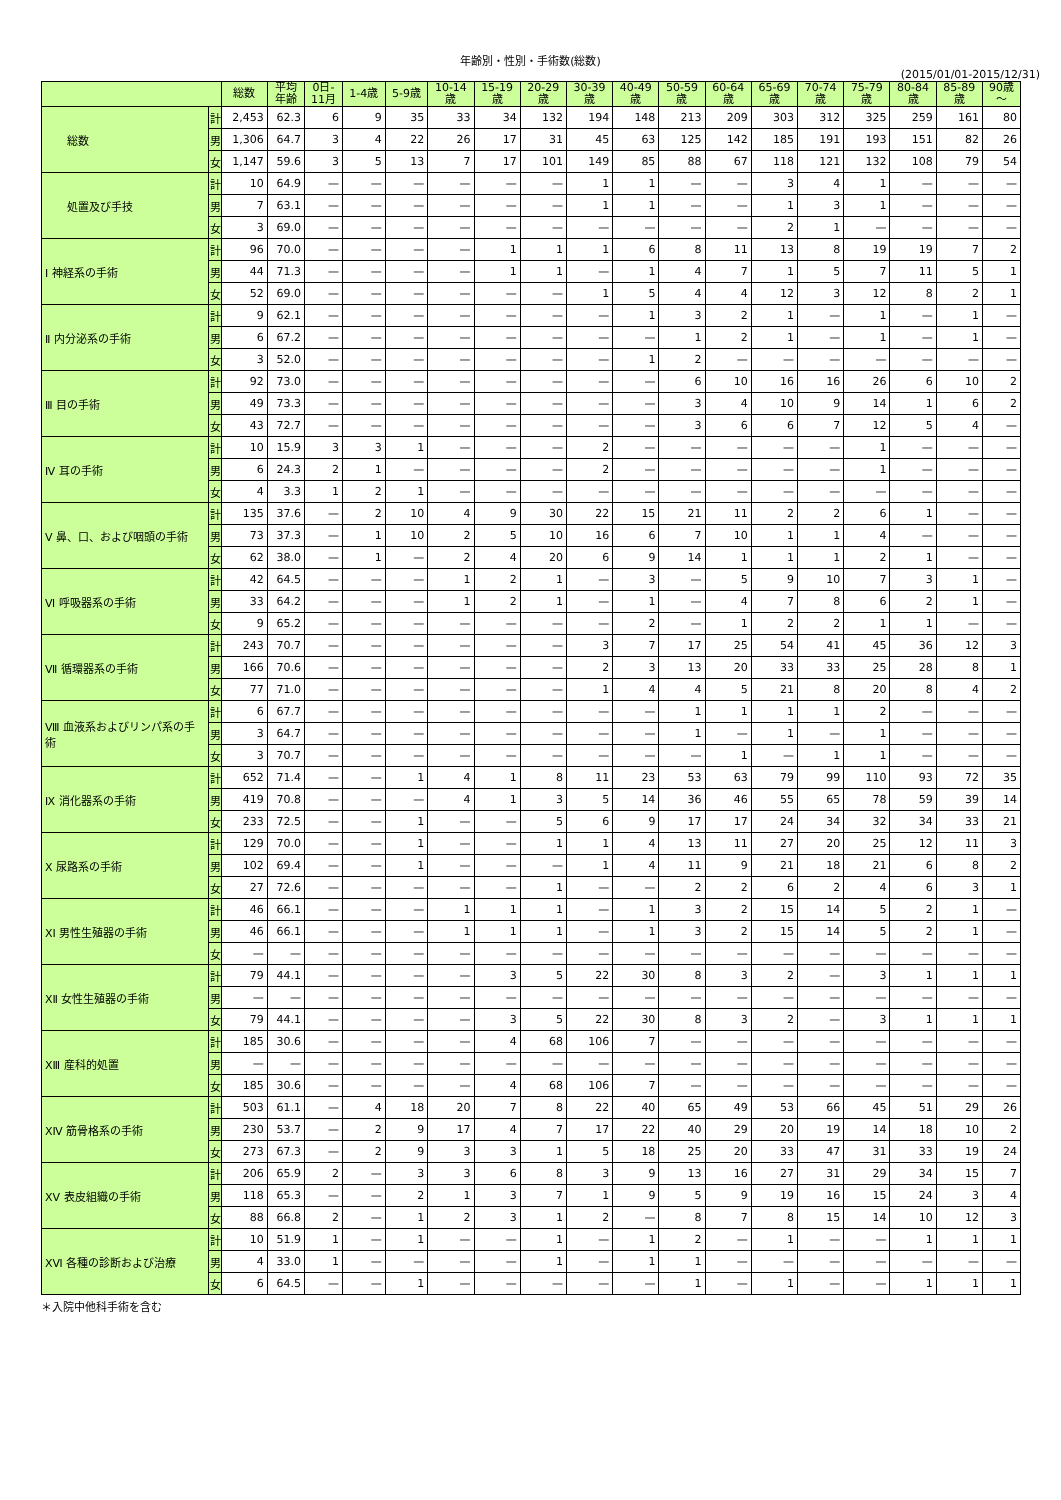年齢別・性別・手術数(総数)
(2015/01/01-2015/12/31)
| | | 総数 | 平均 年齢 | 0日- 11月 | 1-4歳 | 5-9歳 | 10-14 歳 | 15-19 歳 | 20-29 歳 | 30-39 歳 | 40-49 歳 | 50-59 歳 | 60-64 歳 | 65-69 歳 | 70-74 歳 | 75-79 歳 | 80-84 歳 | 85-89 歳 | 90歳 ～ |
| --- | --- | --- | --- | --- | --- | --- | --- | --- | --- | --- | --- | --- | --- | --- | --- | --- | --- | --- | --- |
| 総数 | 計 | 2,453 | 62.3 | 6 | 9 | 35 | 33 | 34 | 132 | 194 | 148 | 213 | 209 | 303 | 312 | 325 | 259 | 161 | 80 |
| | 男 | 1,306 | 64.7 | 3 | 4 | 22 | 26 | 17 | 31 | 45 | 63 | 125 | 142 | 185 | 191 | 193 | 151 | 82 | 26 |
| | 女 | 1,147 | 59.6 | 3 | 5 | 13 | 7 | 17 | 101 | 149 | 85 | 88 | 67 | 118 | 121 | 132 | 108 | 79 | 54 |
| 処置及び手技 | 計 | 10 | 64.9 | — | — | — | — | — | — | 1 | 1 | — | — | 3 | 4 | 1 | — | — | — |
| | 男 | 7 | 63.1 | — | — | — | — | — | — | 1 | 1 | — | — | 1 | 3 | 1 | — | — | — |
| | 女 | 3 | 69.0 | — | — | — | — | — | — | — | — | — | — | 2 | 1 | — | — | — | — |
| Ⅰ 神経系の手術 | 計 | 96 | 70.0 | — | — | — | — | 1 | 1 | 1 | 6 | 8 | 11 | 13 | 8 | 19 | 19 | 7 | 2 |
| | 男 | 44 | 71.3 | — | — | — | — | 1 | 1 | — | 1 | 4 | 7 | 1 | 5 | 7 | 11 | 5 | 1 |
| | 女 | 52 | 69.0 | — | — | — | — | — | — | 1 | 5 | 4 | 4 | 12 | 3 | 12 | 8 | 2 | 1 |
| Ⅱ 内分泌系の手術 | 計 | 9 | 62.1 | — | — | — | — | — | — | — | 1 | 3 | 2 | 1 | — | 1 | — | 1 | — |
| | 男 | 6 | 67.2 | — | — | — | — | — | — | — | — | 1 | 2 | 1 | — | 1 | — | 1 | — |
| | 女 | 3 | 52.0 | — | — | — | — | — | — | — | 1 | 2 | — | — | — | — | — | — | — |
| Ⅲ 目の手術 | 計 | 92 | 73.0 | — | — | — | — | — | — | — | — | 6 | 10 | 16 | 16 | 26 | 6 | 10 | 2 |
| | 男 | 49 | 73.3 | — | — | — | — | — | — | — | — | 3 | 4 | 10 | 9 | 14 | 1 | 6 | 2 |
| | 女 | 43 | 72.7 | — | — | — | — | — | — | — | — | 3 | 6 | 6 | 7 | 12 | 5 | 4 | — |
| Ⅳ 耳の手術 | 計 | 10 | 15.9 | 3 | 3 | 1 | — | — | — | 2 | — | — | — | — | — | 1 | — | — | — |
| | 男 | 6 | 24.3 | 2 | 1 | — | — | — | — | 2 | — | — | — | — | — | 1 | — | — | — |
| | 女 | 4 | 3.3 | 1 | 2 | 1 | — | — | — | — | — | — | — | — | — | — | — | — | — |
| Ⅴ 鼻、口、および咽頭の手術 | 計 | 135 | 37.6 | — | 2 | 10 | 4 | 9 | 30 | 22 | 15 | 21 | 11 | 2 | 2 | 6 | 1 | — | — |
| | 男 | 73 | 37.3 | — | 1 | 10 | 2 | 5 | 10 | 16 | 6 | 7 | 10 | 1 | 1 | 4 | — | — | — |
| | 女 | 62 | 38.0 | — | 1 | — | 2 | 4 | 20 | 6 | 9 | 14 | 1 | 1 | 1 | 2 | 1 | — | — |
| Ⅵ 呼吸器系の手術 | 計 | 42 | 64.5 | — | — | — | 1 | 2 | 1 | — | 3 | — | 5 | 9 | 10 | 7 | 3 | 1 | — |
| | 男 | 33 | 64.2 | — | — | — | 1 | 2 | 1 | — | 1 | — | 4 | 7 | 8 | 6 | 2 | 1 | — |
| | 女 | 9 | 65.2 | — | — | — | — | — | — | — | 2 | — | 1 | 2 | 2 | 1 | 1 | — | — |
| Ⅶ 循環器系の手術 | 計 | 243 | 70.7 | — | — | — | — | — | — | 3 | 7 | 17 | 25 | 54 | 41 | 45 | 36 | 12 | 3 |
| | 男 | 166 | 70.6 | — | — | — | — | — | — | 2 | 3 | 13 | 20 | 33 | 33 | 25 | 28 | 8 | 1 |
| | 女 | 77 | 71.0 | — | — | — | — | — | — | 1 | 4 | 4 | 5 | 21 | 8 | 20 | 8 | 4 | 2 |
| Ⅷ 血液系およびリンパ系の手術 | 計 | 6 | 67.7 | — | — | — | — | — | — | — | — | 1 | 1 | 1 | 1 | 2 | — | — | — |
| | 男 | 3 | 64.7 | — | — | — | — | — | — | — | — | 1 | — | 1 | — | 1 | — | — | — |
| | 女 | 3 | 70.7 | — | — | — | — | — | — | — | — | — | 1 | — | 1 | 1 | — | — | — |
| Ⅸ 消化器系の手術 | 計 | 652 | 71.4 | — | — | 1 | 4 | 1 | 8 | 11 | 23 | 53 | 63 | 79 | 99 | 110 | 93 | 72 | 35 |
| | 男 | 419 | 70.8 | — | — | — | 4 | 1 | 3 | 5 | 14 | 36 | 46 | 55 | 65 | 78 | 59 | 39 | 14 |
| | 女 | 233 | 72.5 | — | — | 1 | — | — | 5 | 6 | 9 | 17 | 17 | 24 | 34 | 32 | 34 | 33 | 21 |
| Ⅹ 尿路系の手術 | 計 | 129 | 70.0 | — | — | 1 | — | — | 1 | 1 | 4 | 13 | 11 | 27 | 20 | 25 | 12 | 11 | 3 |
| | 男 | 102 | 69.4 | — | — | 1 | — | — | — | 1 | 4 | 11 | 9 | 21 | 18 | 21 | 6 | 8 | 2 |
| | 女 | 27 | 72.6 | — | — | — | — | — | 1 | — | — | 2 | 2 | 6 | 2 | 4 | 6 | 3 | 1 |
| ⅩⅠ 男性生殖器の手術 | 計 | 46 | 66.1 | — | — | — | 1 | 1 | 1 | — | 1 | 3 | 2 | 15 | 14 | 5 | 2 | 1 | — |
| | 男 | 46 | 66.1 | — | — | — | 1 | 1 | 1 | — | 1 | 3 | 2 | 15 | 14 | 5 | 2 | 1 | — |
| | 女 | — | — | — | — | — | — | — | — | — | — | — | — | — | — | — | — | — | — |
| ⅩⅡ 女性生殖器の手術 | 計 | 79 | 44.1 | — | — | — | — | 3 | 5 | 22 | 30 | 8 | 3 | 2 | — | 3 | 1 | 1 | 1 |
| | 男 | — | — | — | — | — | — | — | — | — | — | — | — | — | — | — | — | — | — |
| | 女 | 79 | 44.1 | — | — | — | — | 3 | 5 | 22 | 30 | 8 | 3 | 2 | — | 3 | 1 | 1 | 1 |
| ⅩⅢ 産科的処置 | 計 | 185 | 30.6 | — | — | — | — | 4 | 68 | 106 | 7 | — | — | — | — | — | — | — | — |
| | 男 | — | — | — | — | — | — | — | — | — | — | — | — | — | — | — | — | — | — |
| | 女 | 185 | 30.6 | — | — | — | — | 4 | 68 | 106 | 7 | — | — | — | — | — | — | — | — |
| ⅩⅣ 筋骨格系の手術 | 計 | 503 | 61.1 | — | 4 | 18 | 20 | 7 | 8 | 22 | 40 | 65 | 49 | 53 | 66 | 45 | 51 | 29 | 26 |
| | 男 | 230 | 53.7 | — | 2 | 9 | 17 | 4 | 7 | 17 | 22 | 40 | 29 | 20 | 19 | 14 | 18 | 10 | 2 |
| | 女 | 273 | 67.3 | — | 2 | 9 | 3 | 3 | 1 | 5 | 18 | 25 | 20 | 33 | 47 | 31 | 33 | 19 | 24 |
| ⅩⅤ 表皮組織の手術 | 計 | 206 | 65.9 | 2 | — | 3 | 3 | 6 | 8 | 3 | 9 | 13 | 16 | 27 | 31 | 29 | 34 | 15 | 7 |
| | 男 | 118 | 65.3 | — | — | 2 | 1 | 3 | 7 | 1 | 9 | 5 | 9 | 19 | 16 | 15 | 24 | 3 | 4 |
| | 女 | 88 | 66.8 | 2 | — | 1 | 2 | 3 | 1 | 2 | — | 8 | 7 | 8 | 15 | 14 | 10 | 12 | 3 |
| ⅩⅥ 各種の診断および治療 | 計 | 10 | 51.9 | 1 | — | 1 | — | — | 1 | — | 1 | 2 | — | 1 | — | — | 1 | 1 | 1 |
| | 男 | 4 | 33.0 | 1 | — | — | — | — | 1 | — | 1 | 1 | — | — | — | — | — | — | — |
| | 女 | 6 | 64.5 | — | — | 1 | — | — | — | — | — | 1 | — | 1 | — | — | 1 | 1 | 1 |
＊入院中他科手術を含む